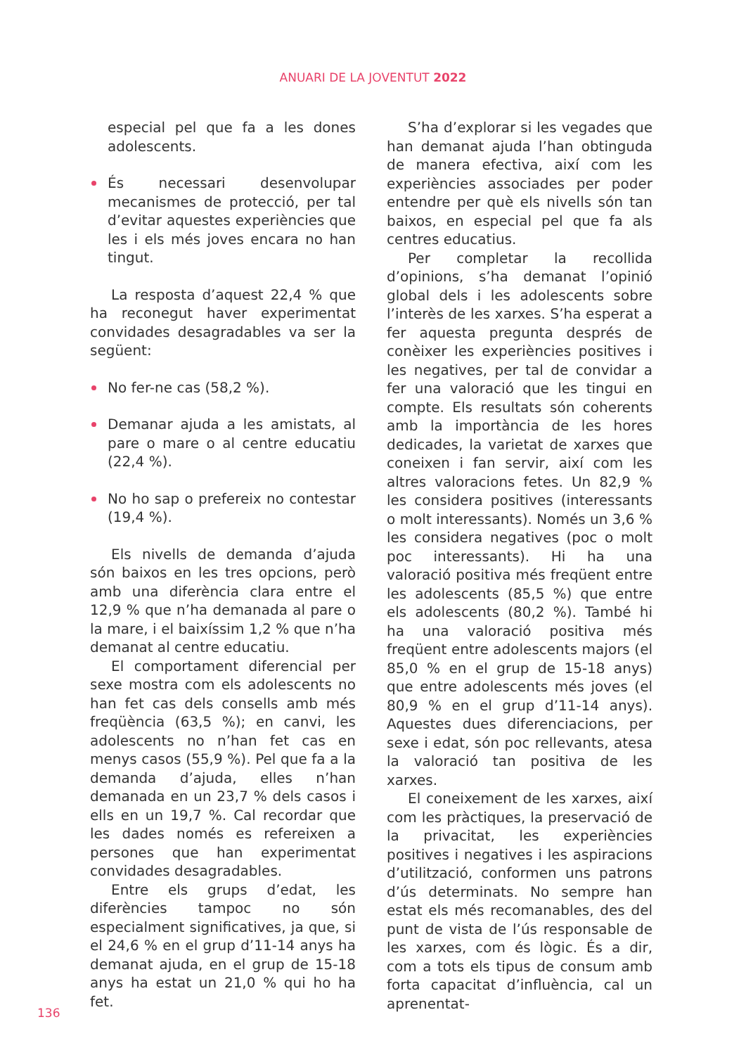ANUARI DE LA JOVENTUT 2022
especial pel que fa a les dones adolescents.
És necessari desenvolupar mecanismes de protecció, per tal d’evitar aquestes experiències que les i els més joves encara no han tingut.
La resposta d’aquest 22,4 % que ha reconegut haver experimentat convidades desagradables va ser la següent:
No fer-ne cas (58,2 %).
Demanar ajuda a les amistats, al pare o mare o al centre educatiu (22,4 %).
No ho sap o prefereix no contestar (19,4 %).
Els nivells de demanda d’ajuda són baixos en les tres opcions, però amb una diferència clara entre el 12,9 % que n’ha demanada al pare o la mare, i el baixíssim 1,2 % que n’ha demanat al centre educatiu.
El comportament diferencial per sexe mostra com els adolescents no han fet cas dels consells amb més freqüència (63,5 %); en canvi, les adolescents no n’han fet cas en menys casos (55,9 %). Pel que fa a la demanda d’ajuda, elles n’han demanada en un 23,7 % dels casos i ells en un 19,7 %. Cal recordar que les dades només es refereixen a persones que han experimentat convidades desagradables.
Entre els grups d’edat, les diferències tampoc no són especialment significatives, ja que, si el 24,6 % en el grup d’11-14 anys ha demanat ajuda, en el grup de 15-18 anys ha estat un 21,0 % qui ho ha fet.
S’ha d’explorar si les vegades que han demanat ajuda l’han obtinguda de manera efectiva, així com les experiències associades per poder entendre per què els nivells són tan baixos, en especial pel que fa als centres educatius.
Per completar la recollida d’opinions, s’ha demanat l’opinió global dels i les adolescents sobre l’interès de les xarxes. S’ha esperat a fer aquesta pregunta després de conèixer les experiències positives i les negatives, per tal de convidar a fer una valoració que les tingui en compte. Els resultats són coherents amb la importància de les hores dedicades, la varietat de xarxes que coneixen i fan servir, així com les altres valoracions fetes. Un 82,9 % les considera positives (interessants o molt interessants). Només un 3,6 % les considera negatives (poc o molt poc interessants). Hi ha una valoració positiva més freqüent entre les adolescents (85,5 %) que entre els adolescents (80,2 %). També hi ha una valoració positiva més freqüent entre adolescents majors (el 85,0 % en el grup de 15-18 anys) que entre adolescents més joves (el 80,9 % en el grup d’11-14 anys). Aquestes dues diferenciacions, per sexe i edat, són poc rellevants, atesa la valoració tan positiva de les xarxes.
El coneixement de les xarxes, així com les pràctiques, la preservació de la privacitat, les experiències positives i negatives i les aspiracions d’utilització, conformen uns patrons d’ús determinats. No sempre han estat els més recomanables, des del punt de vista de l’ús responsable de les xarxes, com és lògic. És a dir, com a tots els tipus de consum amb forta capacitat d’influència, cal un aprenentat-
136